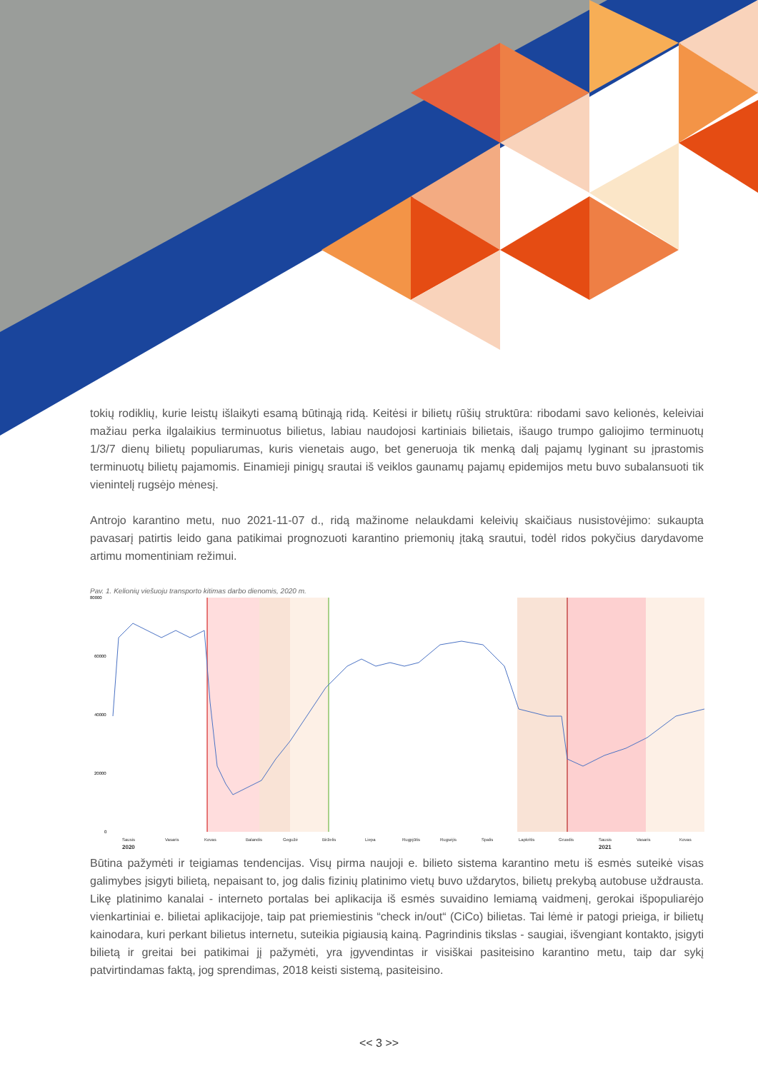tokių rodiklių, kurie leistų išlaikyti esamą būtinąją ridą. Keitėsi ir bilietų rūšių struktūra: ribodami savo kelionės, keleiviai mažiau perka ilgalaikius terminuotus bilietus, labiau naudojosi kartiniais bilietais, išaugo trumpo galiojimo terminuotų 1/3/7 dienų bilietų populiarumas, kuris vienetais augo, bet generuoja tik menką dalį pajamų lyginant su įprastomis terminuotų bilietų pajamomis. Einamieji pinigų srautai iš veiklos gaunamų pajamų epidemijos metu buvo subalansuoti tik vienintelį rugsėjo mėnesį.
Antrojo karantino metu, nuo 2021-11-07 d., ridą mažinome nelaukdami keleivių skaičiaus nusistovėjimo: sukaupta pavasarį patirtis leido gana patikimai prognozuoti karantino priemonių įtaką srautui, todėl ridos pokyčius darydavome artimu momentiniam režimui.
Pav. 1. Kelionių viešuoju transporto kitimas darbo dienomis, 2020 m.
80000
60000
40000
20000
0
Sausis
Vasaris
Kovas
Balandis
Gegužė
Birželis
Liepa
Rugpjūtis
Rugsėjis
Spalis
Lapkritis
Gruodis
Sausis
Vasaris
Kovas
2020
2021
Būtina pažymėti ir teigiamas tendencijas. Visų pirma naujoji e. bilieto sistema karantino metu iš esmės suteikė visas galimybes įsigyti bilietą, nepaisant to, jog dalis fizinių platinimo vietų buvo uždarytos, bilietų prekybą autobuse uždrausta. Likę platinimo kanalai - interneto portalas bei aplikacija iš esmės suvaidino lemiamą vaidmenį, gerokai išpopuliarėjo vienkartiniai e. bilietai aplikacijoje, taip pat priemiestinis “check in/out“ (CiCo) bilietas. Tai lėmė ir patogi prieiga, ir bilietų kainodara, kuri perkant bilietus internetu, suteikia pigiausią kainą. Pagrindinis tikslas - saugiai, išvengiant kontakto, įsigyti bilietą ir greitai bei patikimai jį pažymėti, yra įgyvendintas ir visiškai pasiteisino karantino metu, taip dar sykį patvirtindamas faktą, jog sprendimas, 2018 keisti sistemą, pasiteisino.
<< 3 >>